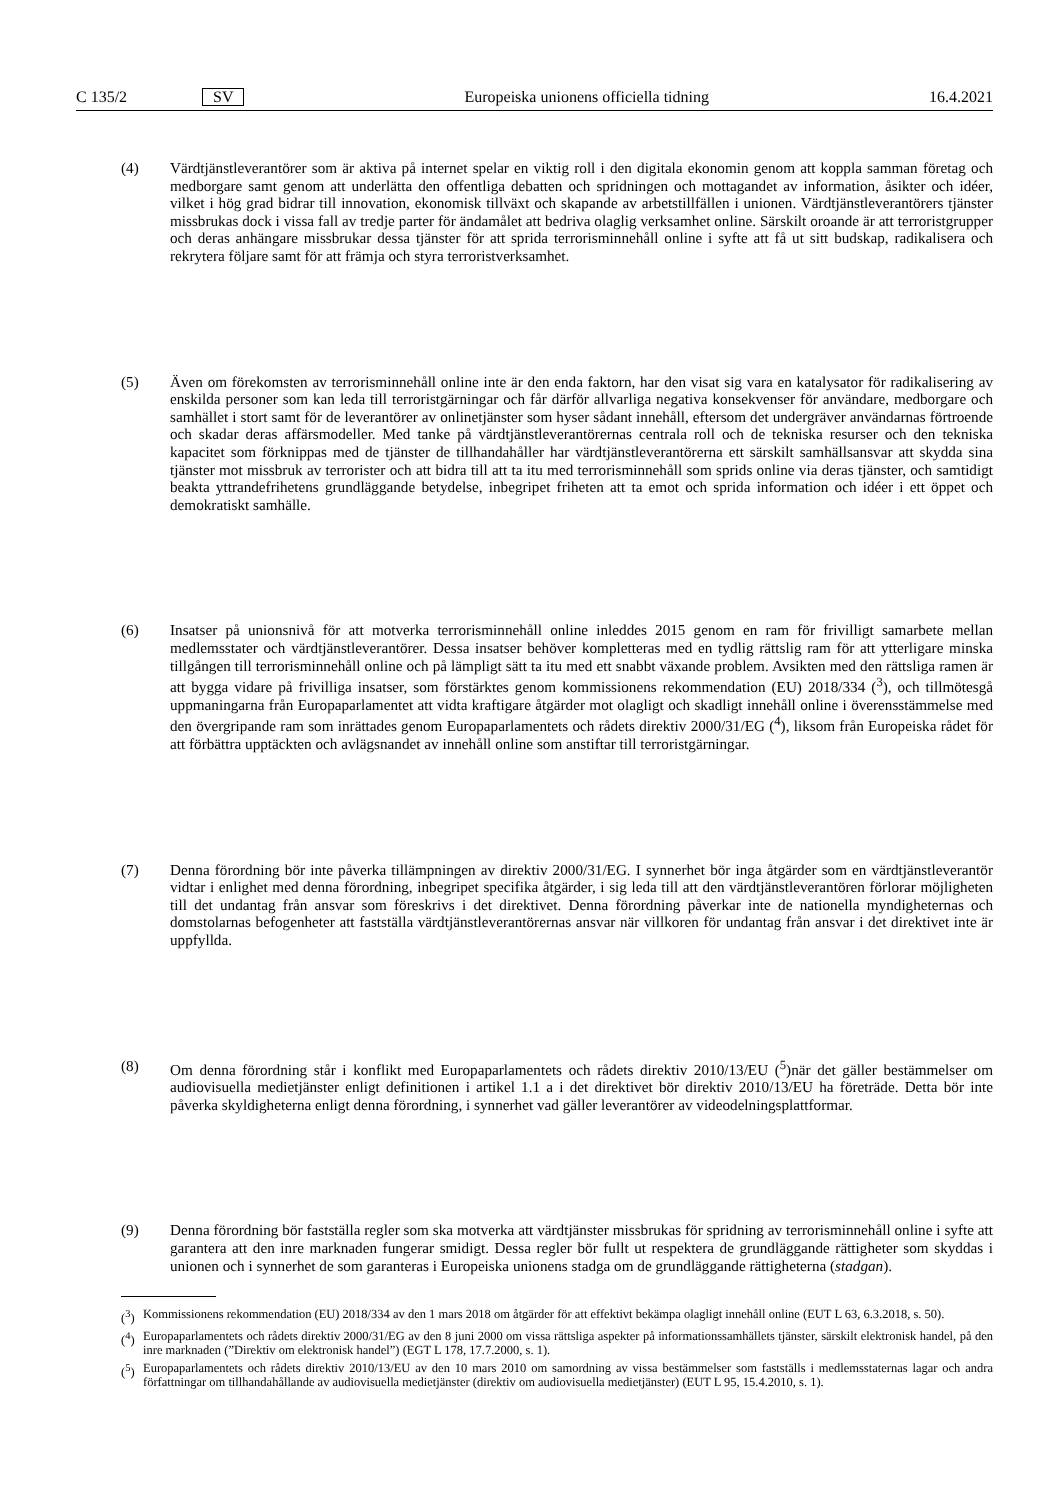C 135/2 SV Europeiska unionens officiella tidning 16.4.2021
(4) Värdtjänstleverantörer som är aktiva på internet spelar en viktig roll i den digitala ekonomin genom att koppla samman företag och medborgare samt genom att underlätta den offentliga debatten och spridningen och mottagandet av information, åsikter och idéer, vilket i hög grad bidrar till innovation, ekonomisk tillväxt och skapande av arbetstillfällen i unionen. Värdtjänstleverantörers tjänster missbrukas dock i vissa fall av tredje parter för ändamålet att bedriva olaglig verksamhet online. Särskilt oroande är att terroristgrupper och deras anhängare missbrukar dessa tjänster för att sprida terrorisminnehåll online i syfte att få ut sitt budskap, radikalisera och rekrytera följare samt för att främja och styra terroristverksamhet.
(5) Även om förekomsten av terrorisminnehåll online inte är den enda faktorn, har den visat sig vara en katalysator för radikalisering av enskilda personer som kan leda till terroristgärningar och får därför allvarliga negativa konsekvenser för användare, medborgare och samhället i stort samt för de leverantörer av onlinetjänster som hyser sådant innehåll, eftersom det undergräver användarnas förtroende och skadar deras affärsmodeller. Med tanke på värdtjänstleverantörernas centrala roll och de tekniska resurser och den tekniska kapacitet som förknippas med de tjänster de tillhandahåller har värdtjänstleverantörerna ett särskilt samhällsansvar att skydda sina tjänster mot missbruk av terrorister och att bidra till att ta itu med terrorisminnehåll som sprids online via deras tjänster, och samtidigt beakta yttrandefrihetens grundläggande betydelse, inbegripet friheten att ta emot och sprida information och idéer i ett öppet och demokratiskt samhälle.
(6) Insatser på unionsnivå för att motverka terrorisminnehåll online inleddes 2015 genom en ram för frivilligt samarbete mellan medlemsstater och värdtjänstleverantörer. Dessa insatser behöver kompletteras med en tydlig rättslig ram för att ytterligare minska tillgången till terrorisminnehåll online och på lämpligt sätt ta itu med ett snabbt växande problem. Avsikten med den rättsliga ramen är att bygga vidare på frivilliga insatser, som förstärktes genom kommissionens rekommendation (EU) 2018/334 (<sup>3</sup>), och tillmötesgå uppmaningarna från Europaparlamentet att vidta kraftigare åtgärder mot olagligt och skadligt innehåll online i överensstämmelse med den övergripande ram som inrättades genom Europaparlamentets och rådets direktiv 2000/31/EG (<sup>4</sup>), liksom från Europeiska rådet för att förbättra upptäckten och avlägsnandet av innehåll online som anstiftar till terroristgärningar.
(7) Denna förordning bör inte påverka tillämpningen av direktiv 2000/31/EG. I synnerhet bör inga åtgärder som en värdtjänstleverantör vidtar i enlighet med denna förordning, inbegripet specifika åtgärder, i sig leda till att den värdtjänstleverantören förlorar möjligheten till det undantag från ansvar som föreskrivs i det direktivet. Denna förordning påverkar inte de nationella myndigheternas och domstolarnas befogenheter att fastställa värdtjänstleverantörernas ansvar när villkoren för undantag från ansvar i det direktivet inte är uppfyllda.
(8) Om denna förordning står i konflikt med Europaparlamentets och rådets direktiv 2010/13/EU (<sup>5</sup>)när det gäller bestämmelser om audiovisuella medietjänster enligt definitionen i artikel 1.1 a i det direktivet bör direktiv 2010/13/EU ha företräde. Detta bör inte påverka skyldigheterna enligt denna förordning, i synnerhet vad gäller leverantörer av videodelningsplattformar.
(9) Denna förordning bör fastställa regler som ska motverka att värdtjänster missbrukas för spridning av terrorisminnehåll online i syfte att garantera att den inre marknaden fungerar smidigt. Dessa regler bör fullt ut respektera de grundläggande rättigheter som skyddas i unionen och i synnerhet de som garanteras i Europeiska unionens stadga om de grundläggande rättigheterna (stadgan).
(<sup>3</sup>) Kommissionens rekommendation (EU) 2018/334 av den 1 mars 2018 om åtgärder för att effektivt bekämpa olagligt innehåll online (EUT L 63, 6.3.2018, s. 50).
(<sup>4</sup>) Europaparlamentets och rådets direktiv 2000/31/EG av den 8 juni 2000 om vissa rättsliga aspekter på informationssamhällets tjänster, särskilt elektronisk handel, på den inre marknaden (”Direktiv om elektronisk handel”) (EGT L 178, 17.7.2000, s. 1).
(<sup>5</sup>) Europaparlamentets och rådets direktiv 2010/13/EU av den 10 mars 2010 om samordning av vissa bestämmelser som fastställs i medlemsstaternas lagar och andra författningar om tillhandahållande av audiovisuella medietjänster (direktiv om audiovisuella medietjänster) (EUT L 95, 15.4.2010, s. 1).